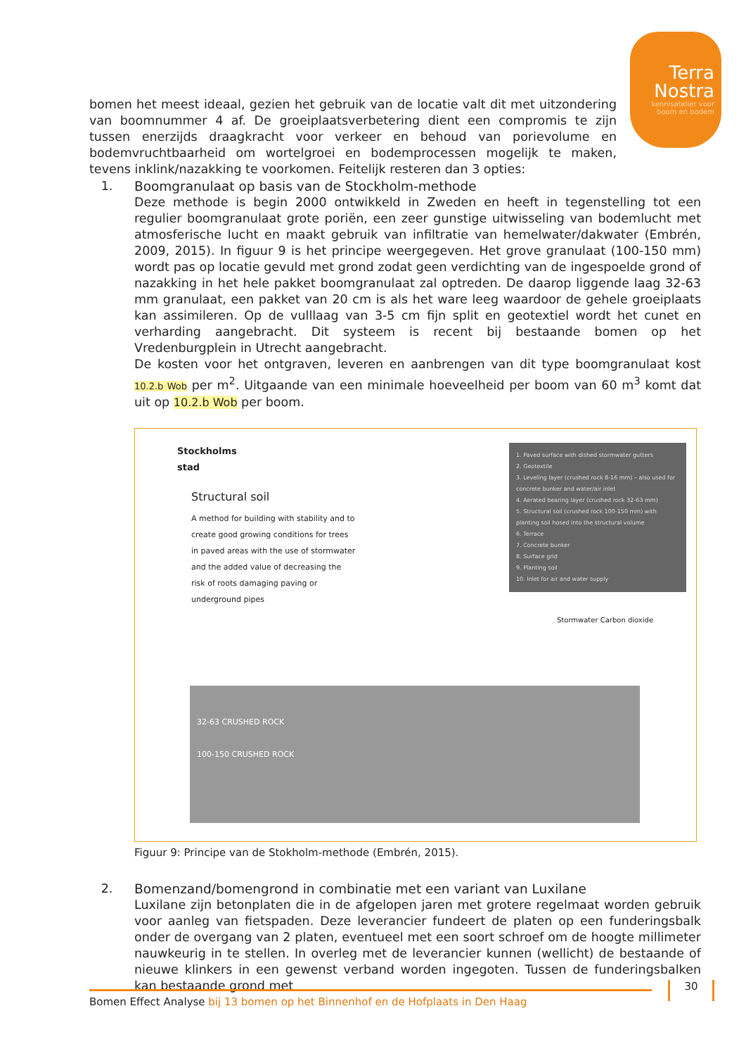Terra
Nostra
kennisatelier voor
boom en bodem
bomen het meest ideaal, gezien het gebruik van de locatie valt dit met uitzondering van boomnummer 4 af. De groeiplaatsverbetering dient een compromis te zijn tussen enerzijds draagkracht voor verkeer en behoud van porievolume en bodemvruchtbaarheid om wortelgroei en bodemprocessen mogelijk te maken, tevens inklink/nazakking te voorkomen. Feitelijk resteren dan 3 opties:
1. Boomgranulaat op basis van de Stockholm-methode
Deze methode is begin 2000 ontwikkeld in Zweden en heeft in tegenstelling tot een regulier boomgranulaat grote poriën, een zeer gunstige uitwisseling van bodemlucht met atmosferische lucht en maakt gebruik van infiltratie van hemelwater/dakwater (Embrén, 2009, 2015). In figuur 9 is het principe weergegeven. Het grove granulaat (100-150 mm) wordt pas op locatie gevuld met grond zodat geen verdichting van de ingespoelde grond of nazakking in het hele pakket boomgranulaat zal optreden. De daarop liggende laag 32-63 mm granulaat, een pakket van 20 cm is als het ware leeg waardoor de gehele groeiplaats kan assimileren. Op de vulllaag van 3-5 cm fijn split en geotextiel wordt het cunet en verharding aangebracht. Dit systeem is recent bij bestaande bomen op het Vredenburgplein in Utrecht aangebracht.
De kosten voor het ontgraven, leveren en aanbrengen van dit type boomgranulaat kost 10.2.b Wob per m<sup>2</sup>. Uitgaande van een minimale hoeveelheid per boom van 60 m<sup>3</sup> komt dat uit op 10.2.b Wob per boom.
Stockholms
stad
Structural soil
A method for building with stability and to create good growing conditions for trees in paved areas with the use of stormwater and the added value of decreasing the risk of roots damaging paving or underground pipes
1. Paved surface with dished stormwater gutters
2. Geotextile
3. Leveling layer (crushed rock 8-16 mm) – also used for concrete bunker and water/air inlet
4. Aerated bearing layer (crushed rock 32-63 mm)
5. Structural soil (crushed rock 100-150 mm) with planting soil hosed into the structural volume
6. Terrace
7. Concrete bunker
8. Surface grid
9. Planting soil
10. Inlet for air and water supply
32-63 CRUSHED ROCK
100-150 CRUSHED ROCK
Stormwater Carbon dioxide
Figuur 9: Principe van de Stokholm-methode (Embrén, 2015).
2. Bomenzand/bomengrond in combinatie met een variant van Luxilane
Luxilane zijn betonplaten die in de afgelopen jaren met grotere regelmaat worden gebruik voor aanleg van fietspaden. Deze leverancier fundeert de platen op een funderingsbalk onder de overgang van 2 platen, eventueel met een soort schroef om de hoogte millimeter nauwkeurig in te stellen. In overleg met de leverancier kunnen (wellicht) de bestaande of nieuwe klinkers in een gewenst verband worden ingegoten. Tussen de funderingsbalken kan bestaande grond met
Bomen Effect Analyse bij 13 bomen op het Binnenhof en de Hofplaats in Den Haag
30